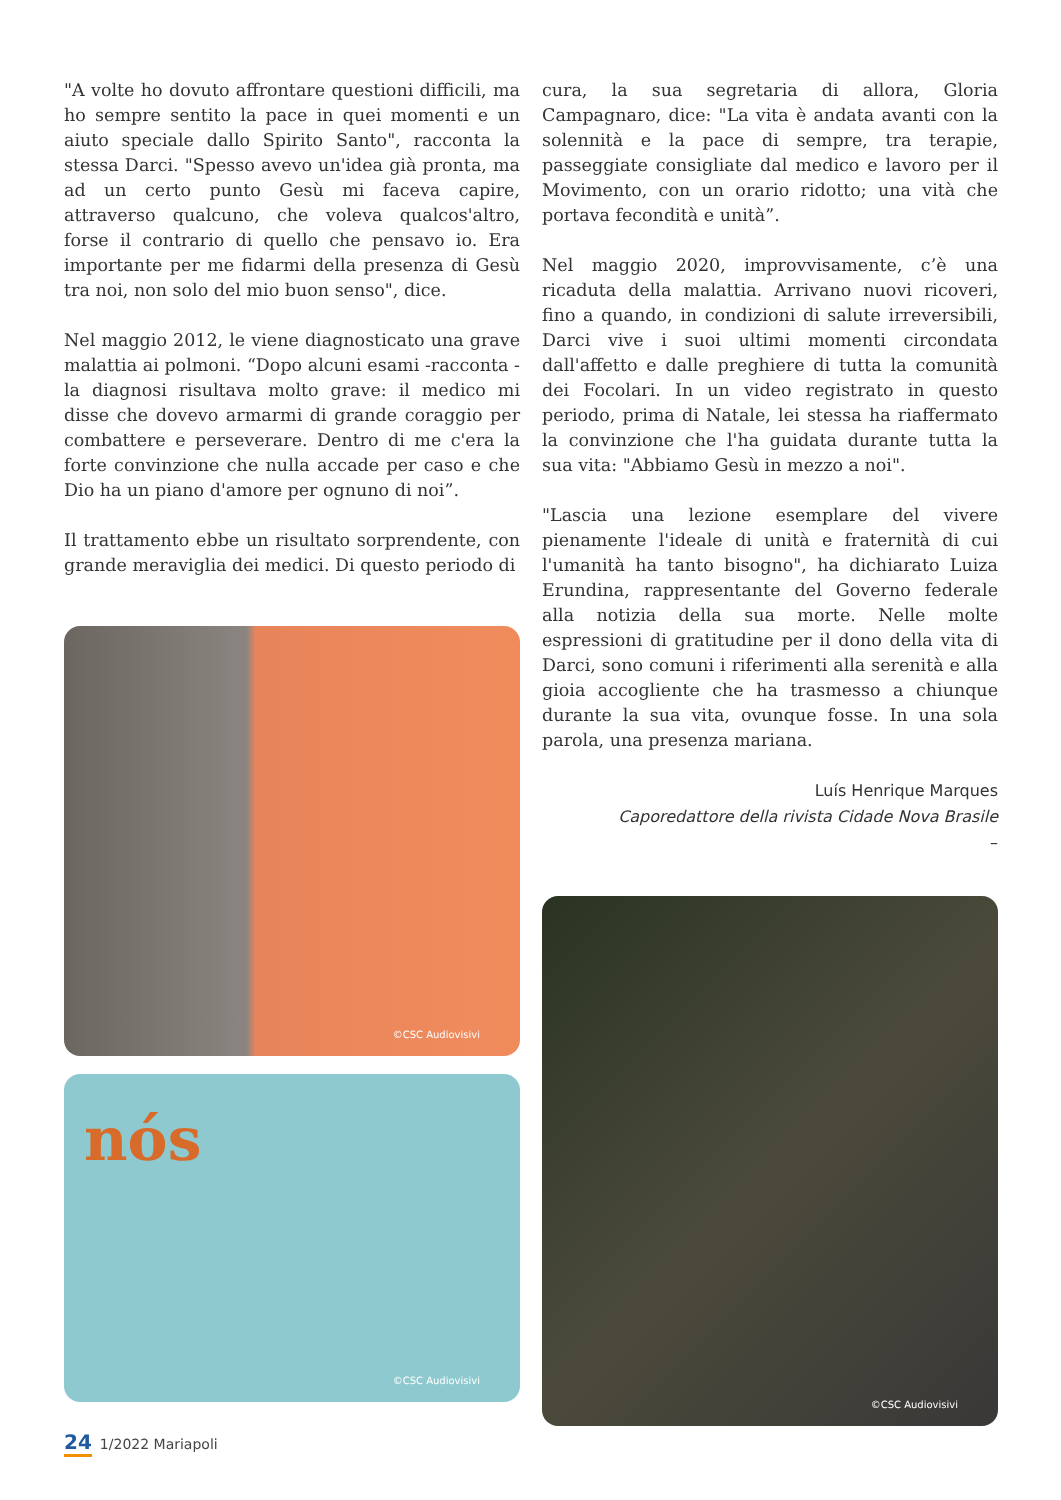"A volte ho dovuto affrontare questioni difficili, ma ho sempre sentito la pace in quei momenti e un aiuto speciale dallo Spirito Santo", racconta la stessa Darci. "Spesso avevo un'idea già pronta, ma ad un certo punto Gesù mi faceva capire, attraverso qualcuno, che voleva qualcos'altro, forse il contrario di quello che pensavo io. Era importante per me fidarmi della presenza di Gesù tra noi, non solo del mio buon senso", dice.
Nel maggio 2012, le viene diagnosticato una grave malattia ai polmoni. “Dopo alcuni esami -racconta - la diagnosi risultava molto grave: il medico mi disse che dovevo armarmi di grande coraggio per combattere e perseverare. Dentro di me c'era la forte convinzione che nulla accade per caso e che Dio ha un piano d'amore per ognuno di noi”.
Il trattamento ebbe un risultato sorprendente, con grande meraviglia dei medici. Di questo periodo di
©CSC Audiovisivi
nós
©CSC Audiovisivi
cura, la sua segretaria di allora, Gloria Campagnaro, dice: "La vita è andata avanti con la solennità e la pace di sempre, tra terapie, passeggiate consigliate dal medico e lavoro per il Movimento, con un orario ridotto; una vità che portava fecondità e unità”.
Nel maggio 2020, improvvisamente, c’è una ricaduta della malattia. Arrivano nuovi ricoveri, fino a quando, in condizioni di salute irreversibili, Darci vive i suoi ultimi momenti circondata dall'affetto e dalle preghiere di tutta la comunità dei Focolari. In un video registrato in questo periodo, prima di Natale, lei stessa ha riaffermato la convinzione che l'ha guidata durante tutta la sua vita: "Abbiamo Gesù in mezzo a noi".
"Lascia una lezione esemplare del vivere pienamente l'ideale di unità e fraternità di cui l'umanità ha tanto bisogno", ha dichiarato Luiza Erundina, rappresentante del Governo federale alla notizia della sua morte. Nelle molte espressioni di gratitudine per il dono della vita di Darci, sono comuni i riferimenti alla serenità e alla gioia accogliente che ha trasmesso a chiunque durante la sua vita, ovunque fosse. In una sola parola, una presenza mariana.
Luís Henrique Marques
Caporedattore della rivista Cidade Nova Brasile
–
©CSC Audiovisivi
24 1/2022 Mariapoli